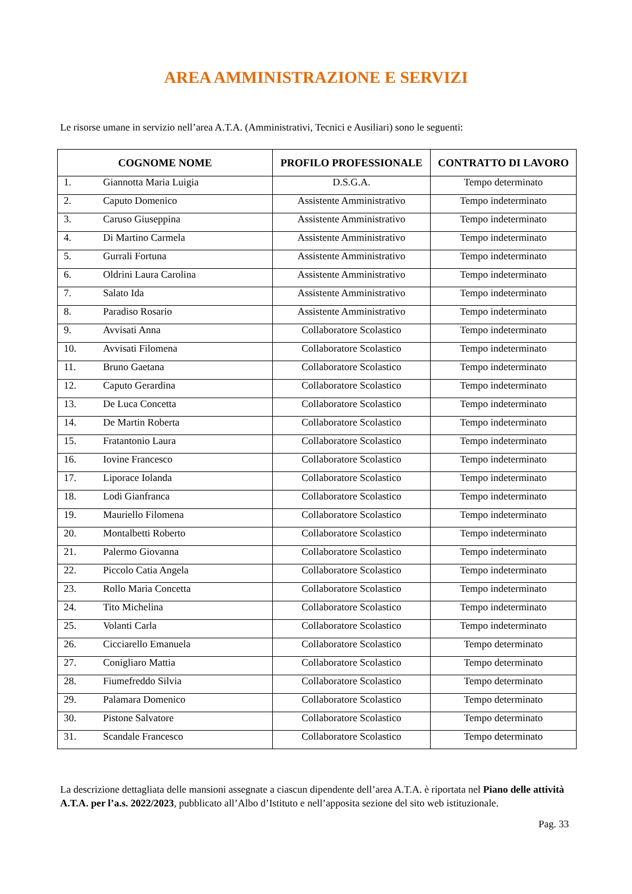AREA AMMINISTRAZIONE E SERVIZI
Le risorse umane in servizio nell’area A.T.A. (Amministrativi, Tecnici e Ausiliari) sono le seguenti:
| COGNOME NOME | | PROFILO PROFESSIONALE | CONTRATTO DI LAVORO |
| --- | --- | --- | --- |
| 1. | Giannotta Maria Luigia | D.S.G.A. | Tempo determinato |
| 2. | Caputo Domenico | Assistente Amministrativo | Tempo indeterminato |
| 3. | Caruso Giuseppina | Assistente Amministrativo | Tempo indeterminato |
| 4. | Di Martino Carmela | Assistente Amministrativo | Tempo indeterminato |
| 5. | Gurrali Fortuna | Assistente Amministrativo | Tempo indeterminato |
| 6. | Oldrini Laura Carolina | Assistente Amministrativo | Tempo indeterminato |
| 7. | Salato Ida | Assistente Amministrativo | Tempo indeterminato |
| 8. | Paradiso Rosario | Assistente Amministrativo | Tempo indeterminato |
| 9. | Avvisati Anna | Collaboratore Scolastico | Tempo indeterminato |
| 10. | Avvisati Filomena | Collaboratore Scolastico | Tempo indeterminato |
| 11. | Bruno Gaetana | Collaboratore Scolastico | Tempo indeterminato |
| 12. | Caputo Gerardina | Collaboratore Scolastico | Tempo indeterminato |
| 13. | De Luca Concetta | Collaboratore Scolastico | Tempo indeterminato |
| 14. | De Martin Roberta | Collaboratore Scolastico | Tempo indeterminato |
| 15. | Fratantonio Laura | Collaboratore Scolastico | Tempo indeterminato |
| 16. | Iovine Francesco | Collaboratore Scolastico | Tempo indeterminato |
| 17. | Liporace Iolanda | Collaboratore Scolastico | Tempo indeterminato |
| 18. | Lodi Gianfranca | Collaboratore Scolastico | Tempo indeterminato |
| 19. | Mauriello Filomena | Collaboratore Scolastico | Tempo indeterminato |
| 20. | Montalbetti Roberto | Collaboratore Scolastico | Tempo indeterminato |
| 21. | Palermo Giovanna | Collaboratore Scolastico | Tempo indeterminato |
| 22. | Piccolo Catia Angela | Collaboratore Scolastico | Tempo indeterminato |
| 23. | Rollo Maria Concetta | Collaboratore Scolastico | Tempo indeterminato |
| 24. | Tito Michelina | Collaboratore Scolastico | Tempo indeterminato |
| 25. | Volanti Carla | Collaboratore Scolastico | Tempo indeterminato |
| 26. | Cicciarello Emanuela | Collaboratore Scolastico | Tempo determinato |
| 27. | Conigliaro Mattia | Collaboratore Scolastico | Tempo determinato |
| 28. | Fiumefreddo Silvia | Collaboratore Scolastico | Tempo determinato |
| 29. | Palamara Domenico | Collaboratore Scolastico | Tempo determinato |
| 30. | Pistone Salvatore | Collaboratore Scolastico | Tempo determinato |
| 31. | Scandale Francesco | Collaboratore Scolastico | Tempo determinato |
La descrizione dettagliata delle mansioni assegnate a ciascun dipendente dell’area A.T.A. è riportata nel Piano delle attività A.T.A. per l’a.s. 2022/2023, pubblicato all’Albo d’Istituto e nell’apposita sezione del sito web istituzionale.
Pag. 33